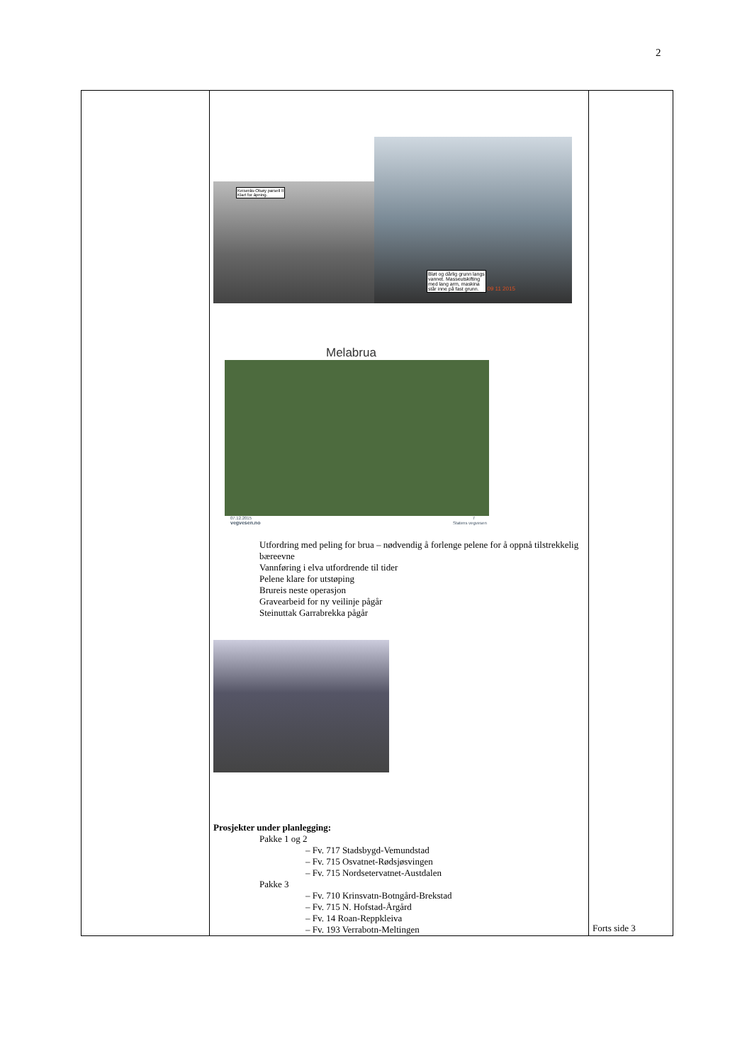2
| | Keiserås-Olsøy parsell II Klart for åpning. Bløt og dårlig grunn langs vannet. Masseutskifting med lang arm, maskina står inne på fast grunn. 09 11 2015 Melabrua 07.12.2015 7 vegvesen.no Statens vegvesen Utfordring med peling for brua – nødvendig å forlenge pelene for å oppnå tilstrekkelig bæreevne Vannføring i elva utfordrende til tider Pelene klare for utstøping Brureis neste operasjon Gravearbeid for ny veilinje pågår Steinuttak Garrabrekka pågår Prosjekter under planlegging: Pakke 1 og 2 – Fv. 717 Stadsbygd-Vemundstad – Fv. 715 Osvatnet-Rødsjøsvingen – Fv. 715 Nordsetervatnet-Austdalen Pakke 3 – Fv. 710 Krinsvatn-Botngård-Brekstad – Fv. 715 N. Hofstad-Årgård – Fv. 14 Roan-Reppkleiva – Fv. 193 Verrabotn-Meltingen | Forts side 3 |